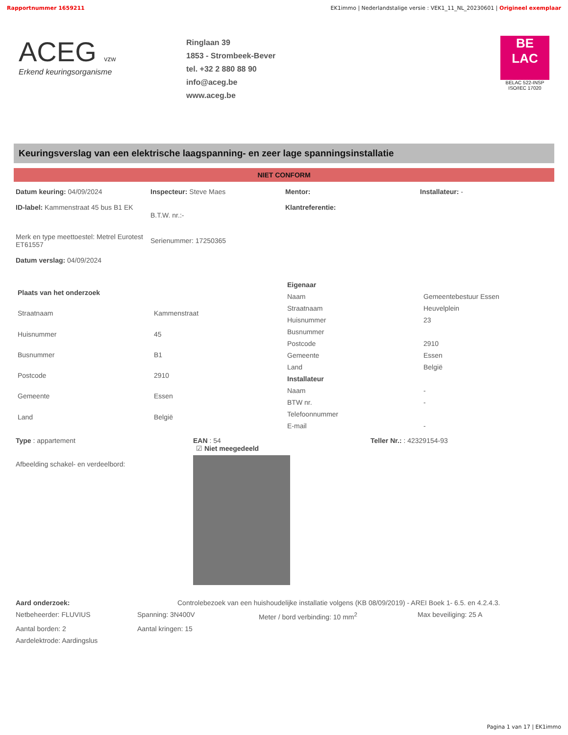Rapportnummer 1659211 EK1immo | Nederlandstalige versie : VEK1_11_NL_20230601 | Origineel exemplaar
ACEG vzw
Erkend keuringsorganisme
Ringlaan 39
1853 - Strombeek-Bever
tel. +32 2 880 88 90
info@aceg.be
www.aceg.be
BE
LAC
BELAC 522-INSP
ISO/IEC 17020
Keuringsverslag van een elektrische laagspanning- en zeer lage spanningsinstallatie
NIET CONFORM
Datum keuring: 04/09/2024
ID-label: Kammenstraat 45 bus B1 EK
Inspecteur: Steve Maes
B.T.W. nr.:-
Mentor:
Klantreferentie:
Installateur: -
Merk en type meettoestel: Metrel Eurotest ET61557
Datum verslag: 04/09/2024
Serienummer: 17250365
| Plaats van het onderzoek | |
| Straatnaam | Kammenstraat |
| Huisnummer | 45 |
| Busnummer | B1 |
| Postcode | 2910 |
| Gemeente | Essen |
| Land | België |
| Eigenaar | |
| Naam | Gemeentebestuur Essen |
| Straatnaam | Heuvelplein |
| Huisnummer | 23 |
| Busnummer | |
| Postcode | 2910 |
| Gemeente | Essen |
| Land | België |
| Installateur | |
| Naam | - |
| BTW nr. | - |
| Telefoonnummer | |
| E-mail | - |
Type : appartement
Afbeelding schakel- en verdeelbord:
EAN : 54
☑ Niet meegedeeld
Teller Nr.: : 42329154-93
Aard onderzoek: Controlebezoek van een huishoudelijke installatie volgens (KB 08/09/2019) - AREI Boek 1- 6.5. en 4.2.4.3.
Netbeheerder: FLUVIUS Spanning: 3N400V Meter / bord verbinding: 10 mm<sup>2</sup> Max beveiliging: 25 A
Aantal borden: 2 Aantal kringen: 15
Aardelektrode: Aardingslus
Pagina 1 van 17 | EK1immo